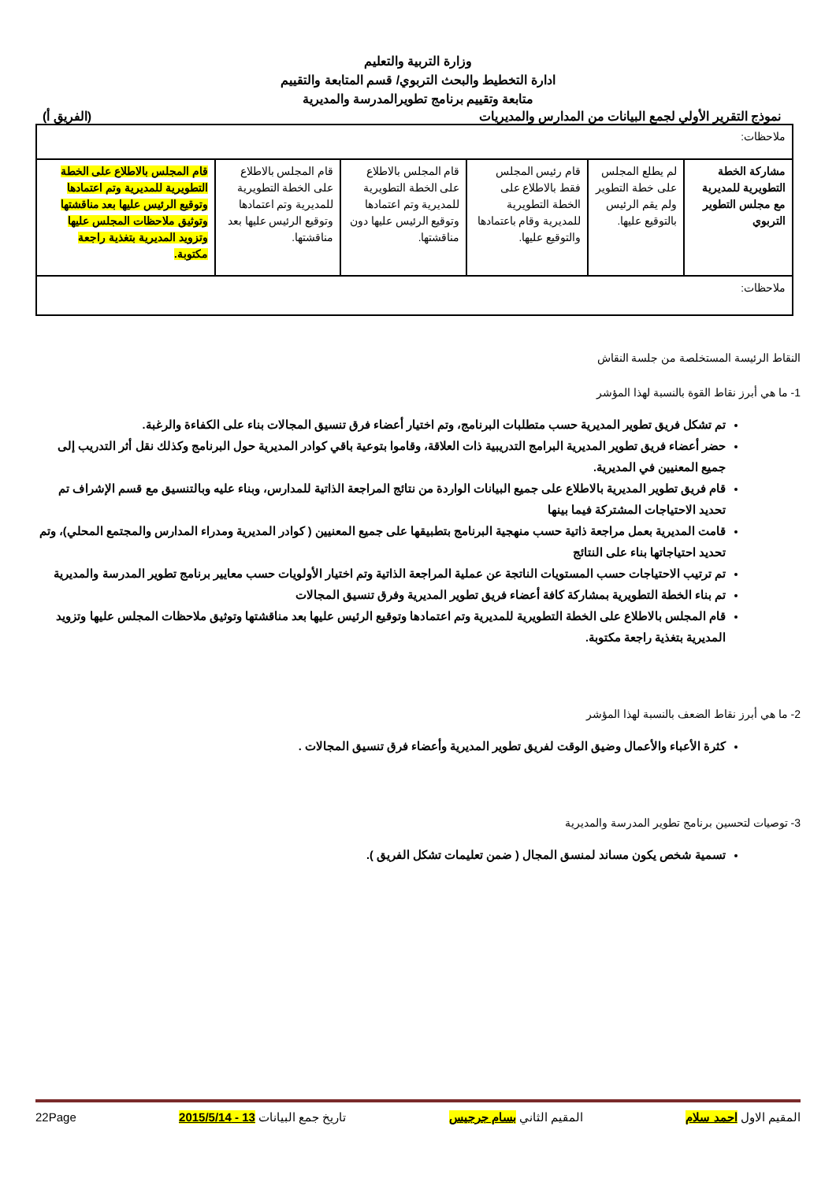وزارة التربية والتعليم
ادارة التخطيط والبحث التربوي/ قسم المتابعة والتقييم
متابعة وتقييم برنامج تطويرالمدرسة والمديرية
نموذج التقرير الأولي لجمع البيانات من المدارس والمديريات (الفريق أ)
| ملاحظات: | | | | | |
| مشاركة الخطة التطويرية للمديرية مع مجلس التطوير التربوي | لم يطلع المجلس على خطة التطوير ولم يقم الرئيس بالتوقيع عليها. | قام رئيس المجلس فقط بالاطلاع على الخطة التطويرية للمديرية وقام باعتمادها والتوقيع عليها. | قام المجلس بالاطلاع على الخطة التطويرية للمديرية وتم اعتمادها وتوقيع الرئيس عليها دون مناقشتها. | قام المجلس بالاطلاع على الخطة التطويرية للمديرية وتم اعتمادها وتوقيع الرئيس عليها بعد مناقشتها. | قام المجلس بالاطلاع على الخطة التطويرية للمديرية وتم اعتمادها وتوقيع الرئيس عليها بعد مناقشتها وتوثيق ملاحظات المجلس عليها وتزويد المديرية بتغذية راجعة مكتوبة. |
| ملاحظات: | | | | | |
النقاط الرئيسة المستخلصة من جلسة النقاش
1- ما هي أبرز نقاط القوة بالنسبة لهذا المؤشر
تم تشكل فريق تطوير المديرية حسب متطلبات البرنامج، وتم اختيار أعضاء فرق تنسيق المجالات بناء على الكفاءة والرغبة.
حضر أعضاء فريق تطوير المديرية البرامج التدريبية ذات العلاقة، وقاموا بتوعية باقي كوادر المديرية حول البرنامج وكذلك نقل أثر التدريب إلى جميع المعنيين في المديرية.
قام فريق تطوير المديرية بالاطلاع على جميع البيانات الواردة من نتائج المراجعة الذاتية للمدارس، وبناء عليه وبالتنسيق مع قسم الإشراف تم تحديد الاحتياجات المشتركة فيما بينها
قامت المديرية بعمل مراجعة ذاتية حسب منهجية البرنامج بتطبيقها على جميع المعنيين ( كوادر المديرية ومدراء المدارس والمجتمع المحلي)، وتم تحديد احتياجاتها بناء على النتائج
تم ترتيب الاحتياجات حسب المستويات الناتجة عن عملية المراجعة الذاتية وتم اختيار الأولويات حسب معايير برنامج تطوير المدرسة والمديرية
تم بناء الخطة التطويرية بمشاركة كافة أعضاء فريق تطوير المديرية وفرق تنسيق المجالات
قام المجلس بالاطلاع على الخطة التطويرية للمديرية وتم اعتمادها وتوقيع الرئيس عليها بعد مناقشتها وتوثيق ملاحظات المجلس عليها وتزويد المديرية بتغذية راجعة مكتوبة.
2- ما هي أبرز نقاط الضعف بالنسبة لهذا المؤشر
كثرة الأعباء والأعمال وضيق الوقت لفريق تطوير المديرية وأعضاء فرق تنسيق المجالات .
3- توصيات لتحسين برنامج تطوير المدرسة والمديرية
تسمية شخص يكون مساند لمنسق المجال ( ضمن تعليمات تشكل الفريق ).
المقيم الاول احمد سلام المقيم الثاني بسام جرجيس تاريخ جمع البيانات 13 - 2015/5/14 22Page